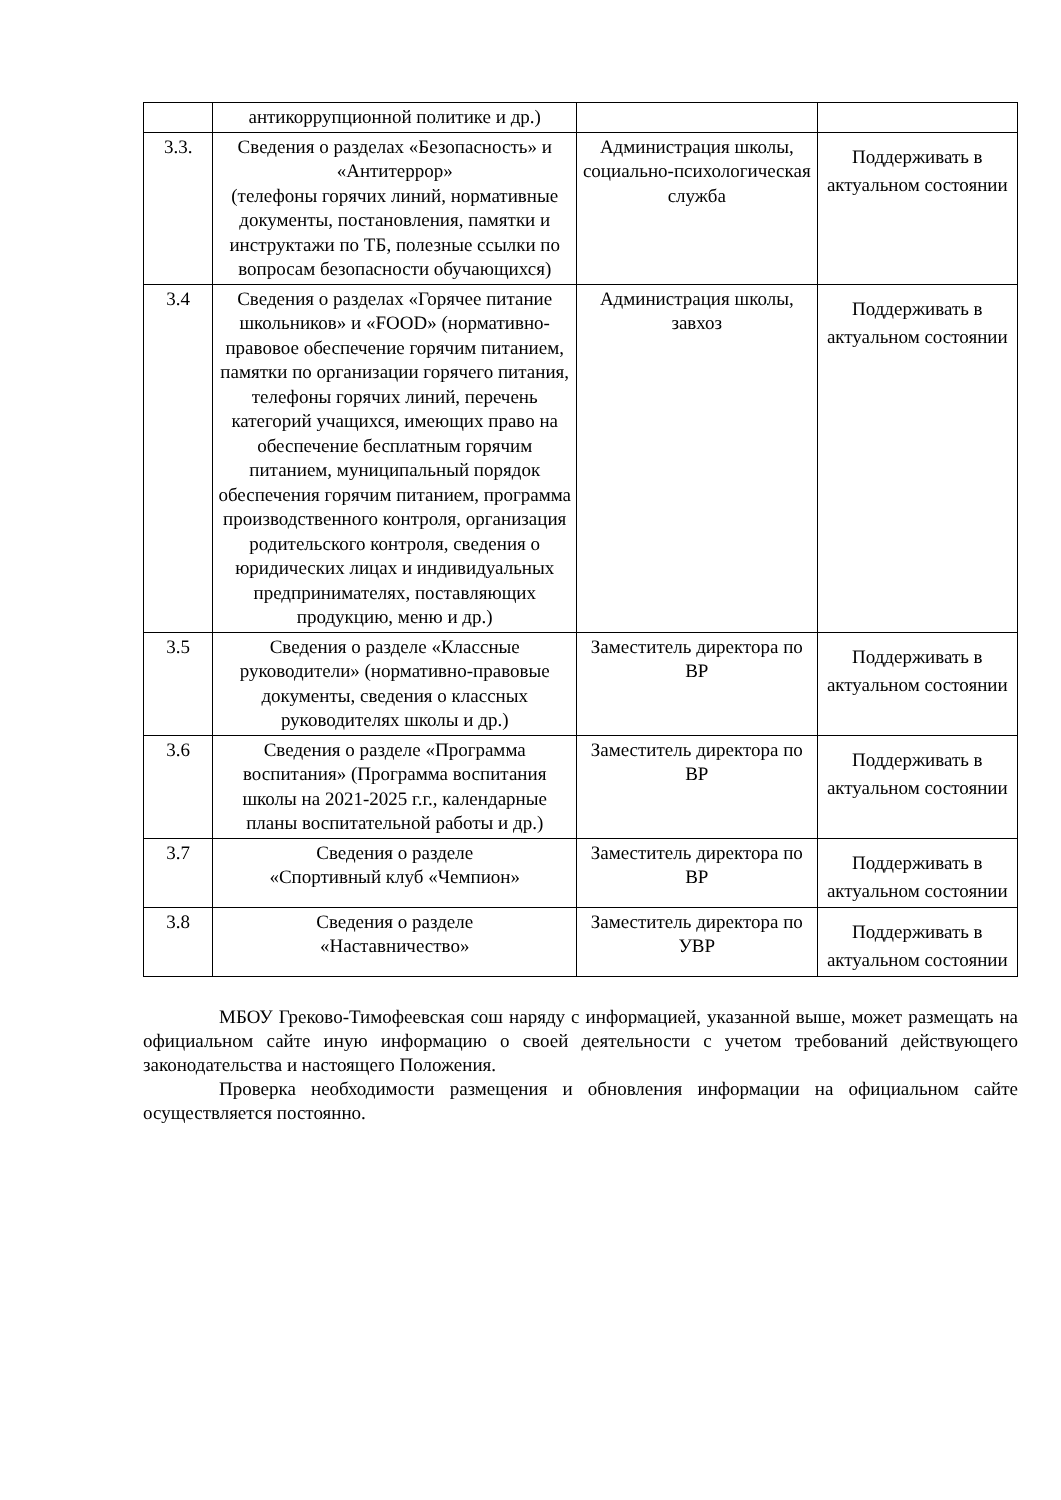| | антикоррупционной политике и др.) | | |
| 3.3. | Сведения о разделах «Безопасность» и «Антитеррор» (телефоны горячих линий, нормативные документы, постановления, памятки и инструктажи по ТБ, полезные ссылки по вопросам безопасности обучающихся) | Администрация школы, социально-психологическая служба | Поддерживать в актуальном состоянии |
| 3.4 | Сведения о разделах «Горячее питание школьников» и «FOOD» (нормативно-правовое обеспечение горячим питанием, памятки по организации горячего питания, телефоны горячих линий, перечень категорий учащихся, имеющих право на обеспечение бесплатным горячим питанием, муниципальный порядок обеспечения горячим питанием, программа производственного контроля, организация родительского контроля, сведения о юридических лицах и индивидуальных предпринимателях, поставляющих продукцию, меню и др.) | Администрация школы, завхоз | Поддерживать в актуальном состоянии |
| 3.5 | Сведения о разделе «Классные руководители» (нормативно-правовые документы, сведения о классных руководителях школы и др.) | Заместитель директора по ВР | Поддерживать в актуальном состоянии |
| 3.6 | Сведения о разделе «Программа воспитания» (Программа воспитания школы на 2021-2025 г.г., календарные планы воспитательной работы и др.) | Заместитель директора по ВР | Поддерживать в актуальном состоянии |
| 3.7 | Сведения о разделе «Спортивный клуб «Чемпион» | Заместитель директора по ВР | Поддерживать в актуальном состоянии |
| 3.8 | Сведения о разделе «Наставничество» | Заместитель директора по УВР | Поддерживать в актуальном состоянии |
МБОУ Греково-Тимофеевская сош наряду с информацией, указанной выше, может размещать на официальном сайте иную информацию о своей деятельности с учетом требований действующего законодательства и настоящего Положения.
Проверка необходимости размещения и обновления информации на официальном сайте осуществляется постоянно.